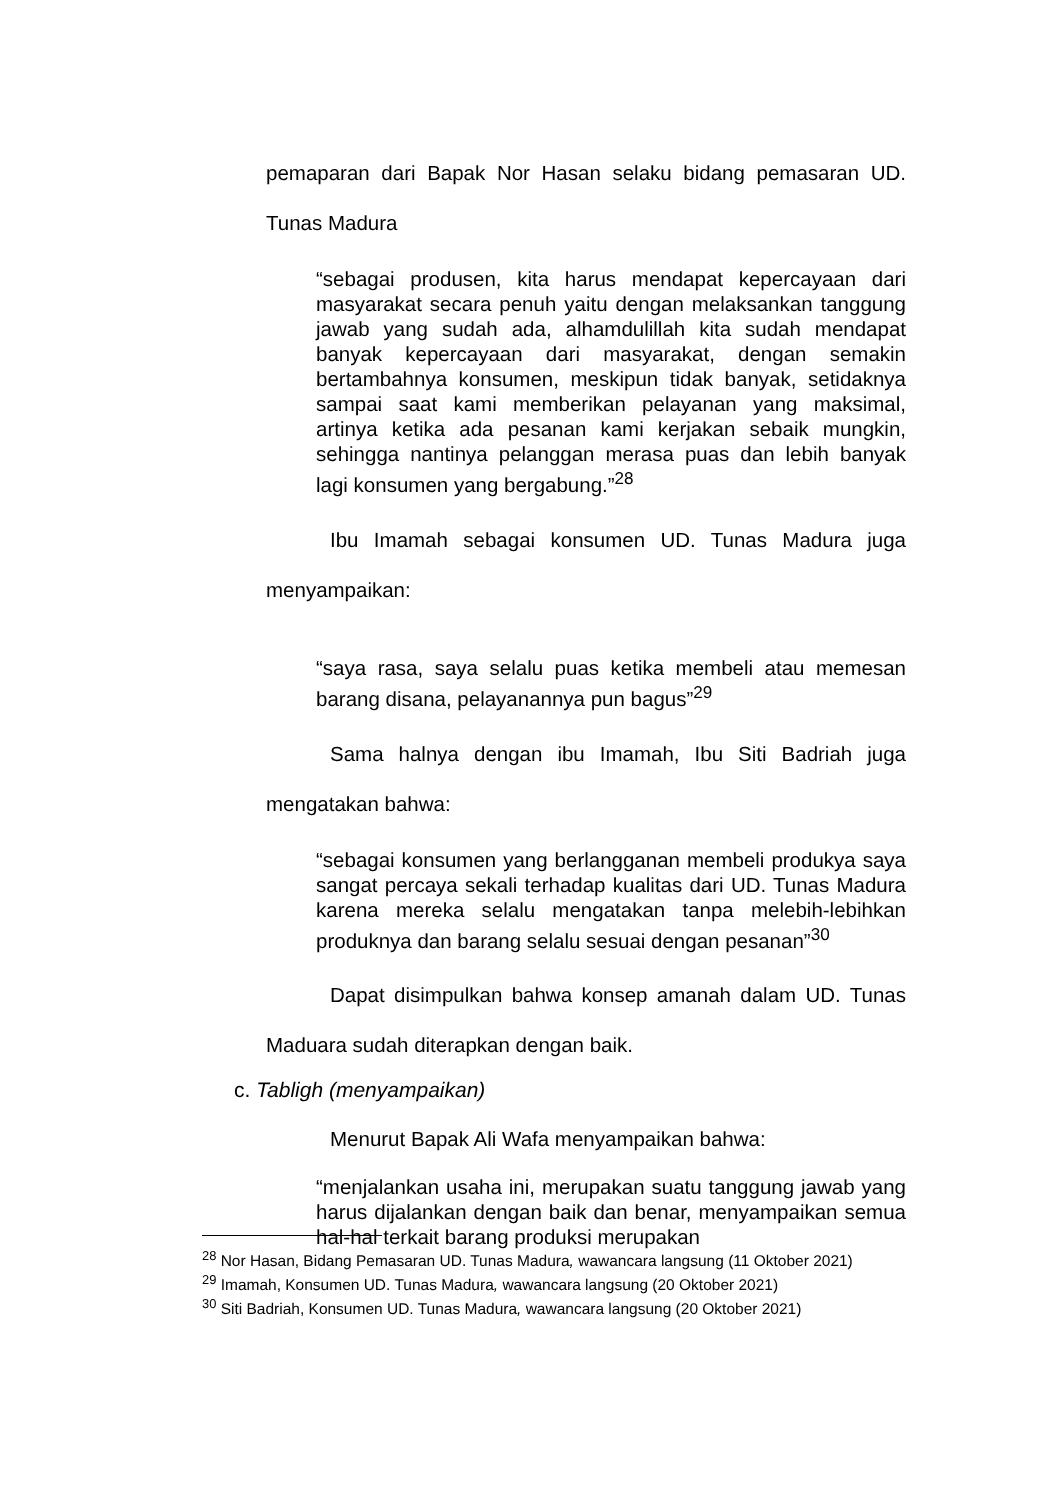pemaparan dari Bapak Nor Hasan selaku bidang pemasaran UD. Tunas Madura
“sebagai produsen, kita harus mendapat kepercayaan dari masyarakat secara penuh yaitu dengan melaksankan tanggung jawab yang sudah ada, alhamdulillah kita sudah mendapat banyak kepercayaan dari masyarakat, dengan semakin bertambahnya konsumen, meskipun tidak banyak, setidaknya sampai saat kami memberikan pelayanan yang maksimal, artinya ketika ada pesanan kami kerjakan sebaik mungkin, sehingga nantinya pelanggan merasa puas dan lebih banyak lagi konsumen yang bergabung.”<sup>28</sup>
Ibu Imamah sebagai konsumen UD. Tunas Madura juga menyampaikan:
“saya rasa, saya selalu puas ketika membeli atau memesan barang disana, pelayanannya pun bagus”<sup>29</sup>
Sama halnya dengan ibu Imamah, Ibu Siti Badriah juga mengatakan bahwa:
“sebagai konsumen yang berlangganan membeli produkya saya sangat percaya sekali terhadap kualitas dari UD. Tunas Madura karena mereka selalu mengatakan tanpa melebih-lebihkan produknya dan barang selalu sesuai dengan pesanan”<sup>30</sup>
Dapat disimpulkan bahwa konsep amanah dalam UD. Tunas Maduara sudah diterapkan dengan baik.
c. Tabligh (menyampaikan)
Menurut Bapak Ali Wafa menyampaikan bahwa:
“menjalankan usaha ini, merupakan suatu tanggung jawab yang harus dijalankan dengan baik dan benar, menyampaikan semua hal-hal terkait barang produksi merupakan
<sup>28</sup> Nor Hasan, Bidang Pemasaran UD. Tunas Madura, wawancara langsung (11 Oktober 2021)
<sup>29</sup> Imamah, Konsumen UD. Tunas Madura, wawancara langsung (20 Oktober 2021)
<sup>30</sup> Siti Badriah, Konsumen UD. Tunas Madura, wawancara langsung (20 Oktober 2021)